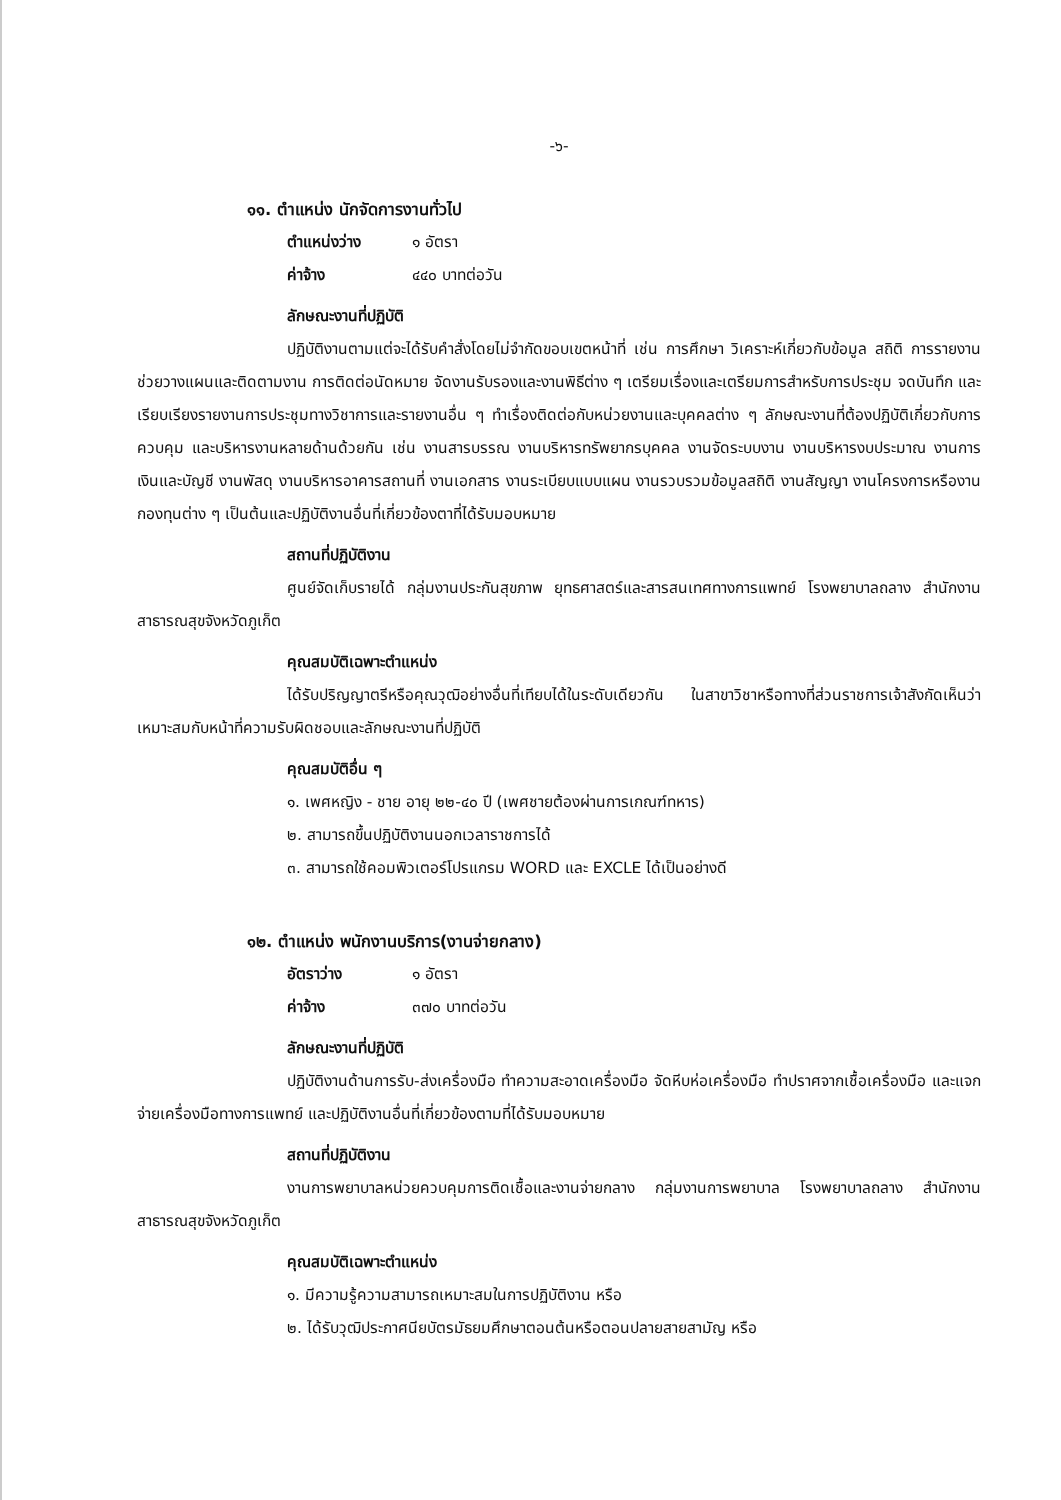-๖-
๑๑. ตำแหน่ง นักจัดการงานทั่วไป
ตำแหน่งว่าง ๑ อัตรา
ค่าจ้าง ๔๔๐ บาทต่อวัน
ลักษณะงานที่ปฏิบัติ
ปฏิบัติงานตามแต่จะได้รับคำสั่งโดยไม่จำกัดขอบเขตหน้าที่ เช่น การศึกษา วิเคราะห์เกี่ยวกับข้อมูล สถิติ การรายงาน ช่วยวางแผนและติดตามงาน การติดต่อนัดหมาย จัดงานรับรองและงานพิธีต่าง ๆ เตรียมเรื่องและเตรียมการสำหรับการประชุม จดบันทึก และเรียบเรียงรายงานการประชุมทางวิชาการและรายงานอื่น ๆ ทำเรื่องติดต่อกับหน่วยงานและบุคคลต่าง ๆ ลักษณะงานที่ต้องปฏิบัติเกี่ยวกับการควบคุม และบริหารงานหลายด้านด้วยกัน เช่น งานสารบรรณ งานบริหารทรัพยากรบุคคล งานจัดระบบงาน งานบริหารงบประมาณ งานการเงินและบัญชี งานพัสดุ งานบริหารอาคารสถานที่ งานเอกสาร งานระเบียบแบบแผน งานรวบรวมข้อมูลสถิติ งานสัญญา งานโครงการหรืองานกองทุนต่าง ๆ เป็นต้นและปฏิบัติงานอื่นที่เกี่ยวข้องตาที่ได้รับมอบหมาย
สถานที่ปฏิบัติงาน
ศูนย์จัดเก็บรายได้ กลุ่มงานประกันสุขภาพ ยุทธศาสตร์และสารสนเทศทางการแพทย์ โรงพยาบาลถลาง สำนักงานสาธารณสุขจังหวัดภูเก็ต
คุณสมบัติเฉพาะตำแหน่ง
ได้รับปริญญาตรีหรือคุณวุฒิอย่างอื่นที่เทียบได้ในระดับเดียวกัน ในสาขาวิชาหรือทางที่ส่วนราชการเจ้าสังกัดเห็นว่าเหมาะสมกับหน้าที่ความรับผิดชอบและลักษณะงานที่ปฏิบัติ
คุณสมบัติอื่น ๆ
๑. เพศหญิง - ชาย อายุ ๒๒-๔๐ ปี (เพศชายต้องผ่านการเกณฑ์ทหาร)
๒. สามารถขึ้นปฏิบัติงานนอกเวลาราชการได้
๓. สามารถใช้คอมพิวเตอร์โปรแกรม WORD และ EXCLE ได้เป็นอย่างดี
๑๒. ตำแหน่ง พนักงานบริการ(งานจ่ายกลาง)
อัตราว่าง ๑ อัตรา
ค่าจ้าง ๓๗๐ บาทต่อวัน
ลักษณะงานที่ปฏิบัติ
ปฏิบัติงานด้านการรับ-ส่งเครื่องมือ ทำความสะอาดเครื่องมือ จัดหีบห่อเครื่องมือ ทำปราศจากเชื้อเครื่องมือ และแจกจ่ายเครื่องมือทางการแพทย์ และปฏิบัติงานอื่นที่เกี่ยวข้องตามที่ได้รับมอบหมาย
สถานที่ปฏิบัติงาน
งานการพยาบาลหน่วยควบคุมการติดเชื้อและงานจ่ายกลาง กลุ่มงานการพยาบาล โรงพยาบาลถลาง สำนักงานสาธารณสุขจังหวัดภูเก็ต
คุณสมบัติเฉพาะตำแหน่ง
๑. มีความรู้ความสามารถเหมาะสมในการปฏิบัติงาน หรือ
๒. ได้รับวุฒิประกาศนียบัตรมัธยมศึกษาตอนต้นหรือตอนปลายสายสามัญ หรือ